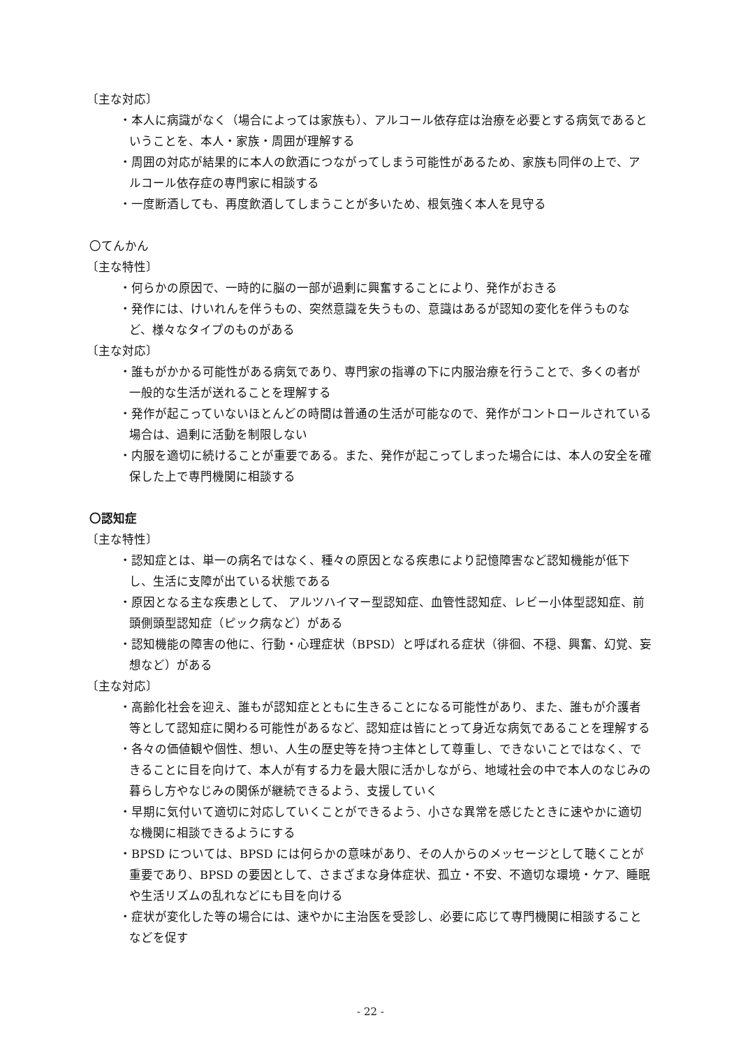〔主な対応〕
・本人に病識がなく（場合によっては家族も）、アルコール依存症は治療を必要とする病気であるということを、本人・家族・周囲が理解する
・周囲の対応が結果的に本人の飲酒につながってしまう可能性があるため、家族も同伴の上で、アルコール依存症の専門家に相談する
・一度断酒しても、再度飲酒してしまうことが多いため、根気強く本人を見守る
〇てんかん
〔主な特性〕
・何らかの原因で、一時的に脳の一部が過剰に興奮することにより、発作がおきる
・発作には、けいれんを伴うもの、突然意識を失うもの、意識はあるが認知の変化を伴うものなど、様々なタイプのものがある
〔主な対応〕
・誰もがかかる可能性がある病気であり、専門家の指導の下に内服治療を行うことで、多くの者が一般的な生活が送れることを理解する
・発作が起こっていないほとんどの時間は普通の生活が可能なので、発作がコントロールされている場合は、過剰に活動を制限しない
・内服を適切に続けることが重要である。また、発作が起こってしまった場合には、本人の安全を確保した上で専門機関に相談する
〇認知症
〔主な特性〕
・認知症とは、単一の病名ではなく、種々の原因となる疾患により記憶障害など認知機能が低下し、生活に支障が出ている状態である
・原因となる主な疾患として、 アルツハイマー型認知症、血管性認知症、レビー小体型認知症、前頭側頭型認知症（ピック病など）がある
・認知機能の障害の他に、行動・心理症状（BPSD）と呼ばれる症状（徘徊、不穏、興奮、幻覚、妄想など）がある
〔主な対応〕
・高齢化社会を迎え、誰もが認知症とともに生きることになる可能性があり、また、誰もが介護者等として認知症に関わる可能性があるなど、認知症は皆にとって身近な病気であることを理解する
・各々の価値観や個性、想い、人生の歴史等を持つ主体として尊重し、できないことではなく、できることに目を向けて、本人が有する力を最大限に活かしながら、地域社会の中で本人のなじみの暮らし方やなじみの関係が継続できるよう、支援していく
・早期に気付いて適切に対応していくことができるよう、小さな異常を感じたときに速やかに適切な機関に相談できるようにする
・BPSD については、BPSD には何らかの意味があり、その人からのメッセージとして聴くことが重要であり、BPSD の要因として、さまざまな身体症状、孤立・不安、不適切な環境・ケア、睡眠や生活リズムの乱れなどにも目を向ける
・症状が変化した等の場合には、速やかに主治医を受診し、必要に応じて専門機関に相談することなどを促す
- 22 -